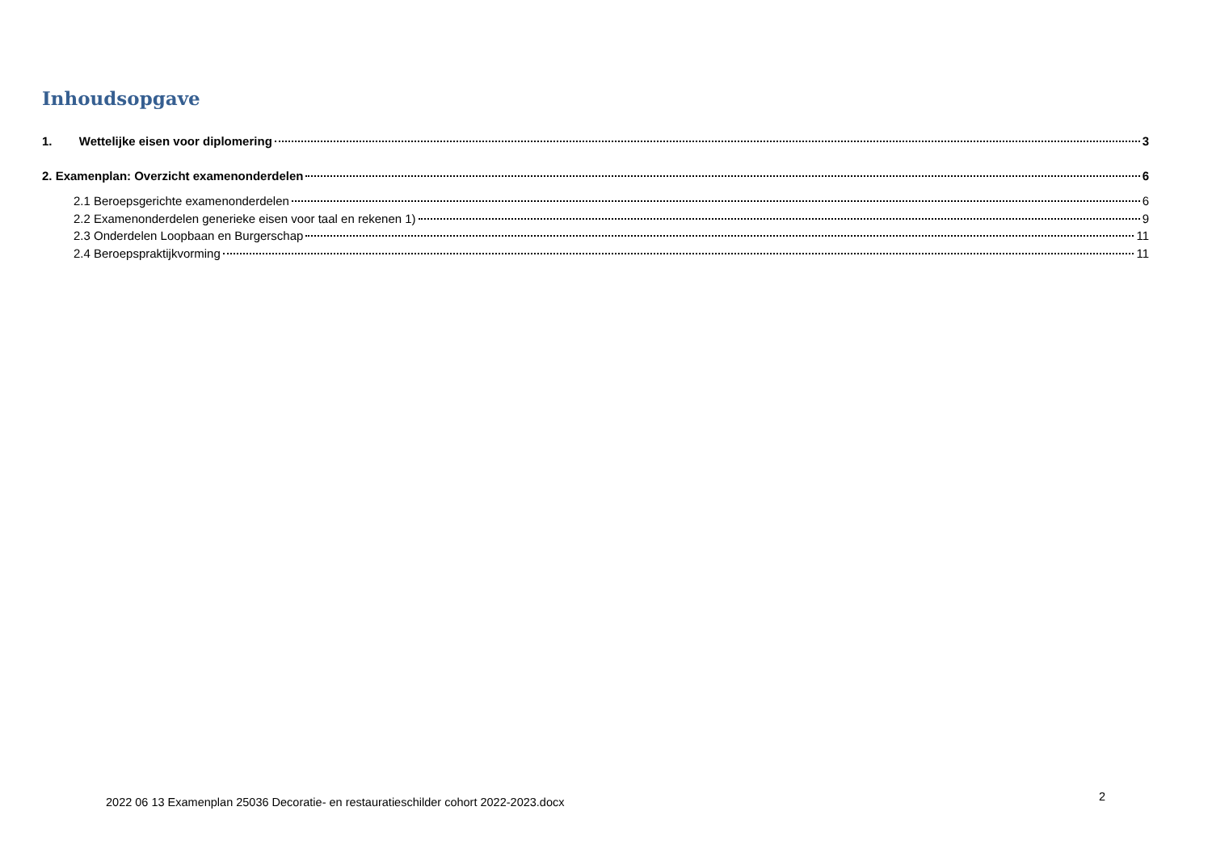Inhoudsopgave
1. Wettelijke eisen voor diplomering 3
2. Examenplan: Overzicht examenonderdelen 6
2.1 Beroepsgerichte examenonderdelen 6
2.2 Examenonderdelen generieke eisen voor taal en rekenen 1) 9
2.3 Onderdelen Loopbaan en Burgerschap 11
2.4 Beroepspraktijkvorming 11
2022 06 13 Examenplan 25036 Decoratie- en restauratieschilder cohort 2022-2023.docx
2